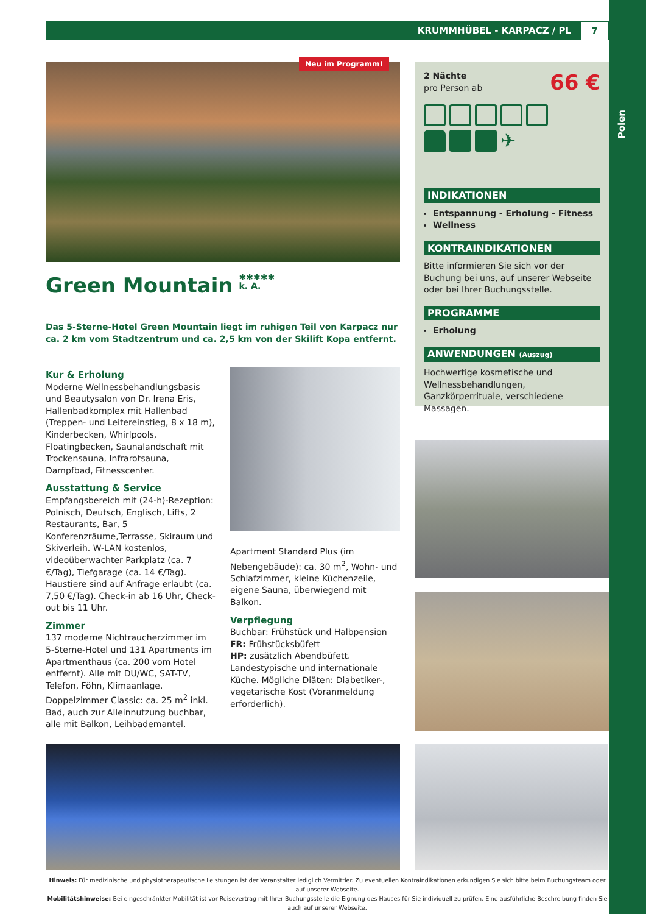KRUMMHÜBEL - KARPACZ / PL 7
Neu im Programm!
Green Mountain ✱✱✱✱✱
k. A.
Das 5-Sterne-Hotel Green Mountain liegt im ruhigen Teil von Karpacz nur ca. 2 km vom Stadtzentrum und ca. 2,5 km von der Skilift Kopa entfernt.
Kur & Erholung
Moderne Wellnessbehandlungsbasis und Beautysalon von Dr. Irena Eris, Hallenbadkomplex mit Hallenbad (Treppen- und Leitereinstieg, 8 x 18 m), Kinderbecken, Whirlpools, Floatingbecken, Saunalandschaft mit Trockensauna, Infrarotsauna, Dampfbad, Fitnesscenter.
Ausstattung & Service
Empfangsbereich mit (24-h)-Rezeption: Polnisch, Deutsch, Englisch, Lifts, 2 Restaurants, Bar, 5 Konferenzräume,Terrasse, Skiraum und Skiverleih. W-LAN kostenlos, videoüberwachter Parkplatz (ca. 7 €/Tag), Tiefgarage (ca. 14 €/Tag). Haustiere sind auf Anfrage erlaubt (ca. 7,50 €/Tag). Check-in ab 16 Uhr, Check-out bis 11 Uhr.
Zimmer
137 moderne Nichtraucherzimmer im 5-Sterne-Hotel und 131 Apartments im Apartmenthaus (ca. 200 vom Hotel entfernt). Alle mit DU/WC, SAT-TV, Telefon, Föhn, Klimaanlage. Doppelzimmer Classic: ca. 25 m<sup>2</sup> inkl. Bad, auch zur Alleinnutzung buchbar, alle mit Balkon, Leihbademantel.
Apartment Standard Plus (im Nebengebäude): ca. 30 m<sup>2</sup>, Wohn- und Schlafzimmer, kleine Küchenzeile, eigene Sauna, überwiegend mit Balkon.
Verpflegung
Buchbar: Frühstück und Halbpension
FR: Frühstücksbüfett
HP: zusätzlich Abendbüfett.
Landestypische und internationale Küche. Mögliche Diäten: Diabetiker-, vegetarische Kost (Voranmeldung erforderlich).
2 Nächte
pro Person ab
66 €
✈
INDIKATIONEN
Entspannung - Erholung - Fitness
Wellness
KONTRAINDIKATIONEN
Bitte informieren Sie sich vor der Buchung bei uns, auf unserer Webseite oder bei Ihrer Buchungsstelle.
PROGRAMME
Erholung
ANWENDUNGEN (Auszug)
Hochwertige kosmetische und Wellnessbehandlungen, Ganzkörperrituale, verschiedene Massagen.
Hinweis: Für medizinische und physiotherapeutische Leistungen ist der Veranstalter lediglich Vermittler. Zu eventuellen Kontraindikationen erkundigen Sie sich bitte beim Buchungsteam oder auf unserer Webseite.
Mobilitätshinweise: Bei eingeschränkter Mobilität ist vor Reisevertrag mit Ihrer Buchungsstelle die Eignung des Hauses für Sie individuell zu prüfen. Eine ausführliche Beschreibung finden Sie auch auf unserer Webseite.
Polen